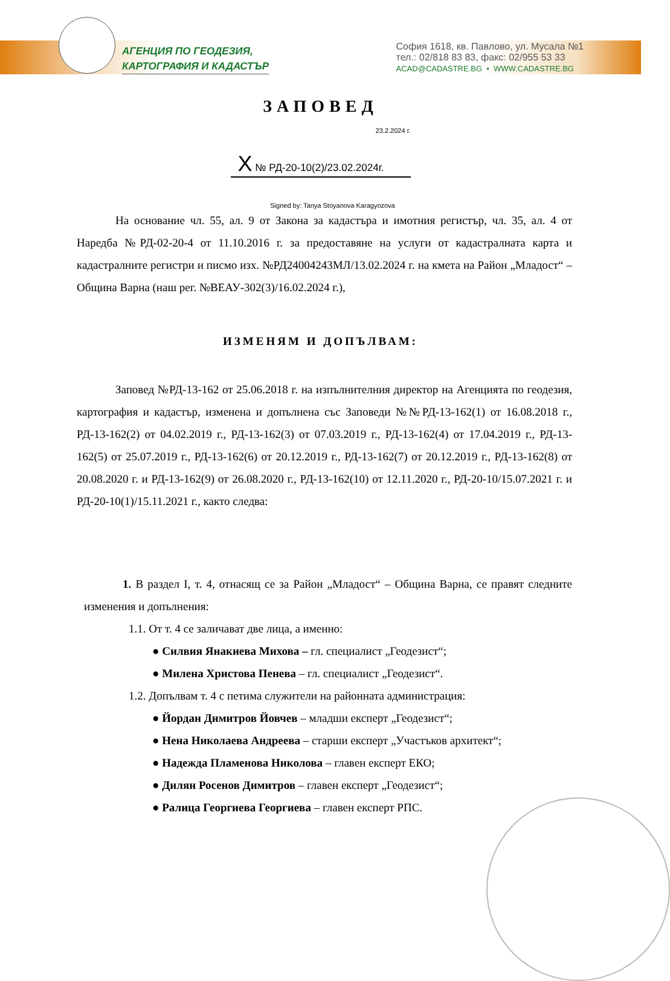АГЕНЦИЯ ПО ГЕОДЕЗИЯ,
КАРТОГРАФИЯ И КАДАСТЪР
София 1618, кв. Павлово, ул. Мусала №1
тел.: 02/818 83 83, факс: 02/955 53 33
ACAD@CADASTRE.BG • WWW.CADASTRE.BG
ЗАПОВЕД
23.2.2024 г.
X № РД-20-10(2)/23.02.2024г.
Signed by: Tanya Stoyanova Karagyozova
На основание чл. 55, ал. 9 от Закона за кадастъра и имотния регистър, чл. 35, ал. 4 от Наредба №РД-02-20-4 от 11.10.2016 г. за предоставяне на услуги от кадастралната карта и кадастралните регистри и писмо изх. №РД24004243МЛ/13.02.2024 г. на кмета на Район „Младост“ – Община Варна (наш рег. №ВЕАУ-302(3)/16.02.2024 г.),
ИЗМЕНЯМ И ДОПЪЛВАМ:
Заповед №РД-13-162 от 25.06.2018 г. на изпълнителния директор на Агенцията по геодезия, картография и кадастър, изменена и допълнена със Заповеди №№РД-13-162(1) от 16.08.2018 г., РД-13-162(2) от 04.02.2019 г., РД-13-162(3) от 07.03.2019 г., РД-13-162(4) от 17.04.2019 г., РД-13-162(5) от 25.07.2019 г., РД-13-162(6) от 20.12.2019 г., РД-13-162(7) от 20.12.2019 г., РД-13-162(8) от 20.08.2020 г. и РД-13-162(9) от 26.08.2020 г., РД-13-162(10) от 12.11.2020 г., РД-20-10/15.07.2021 г. и РД-20-10(1)/15.11.2021 г., както следва:
1. В раздел I, т. 4, отнасящ се за Район „Младост“ – Община Варна, се правят следните изменения и допълнения:
1.1. От т. 4 се заличават две лица, а именно:
● Силвия Янакиева Михова – гл. специалист „Геодезист“;
● Милена Христова Пенева – гл. специалист „Геодезист“.
1.2. Допълвам т. 4 с петима служители на районната администрация:
● Йордан Димитров Йовчев – младши експерт „Геодезист“;
● Нена Николаева Андреева – старши експерт „Участъков архитект“;
● Надежда Пламенова Николова – главен експерт ЕКО;
● Дилян Росенов Димитров – главен експерт „Геодезист“;
● Ралица Георгиева Георгиева – главен експерт РПС.